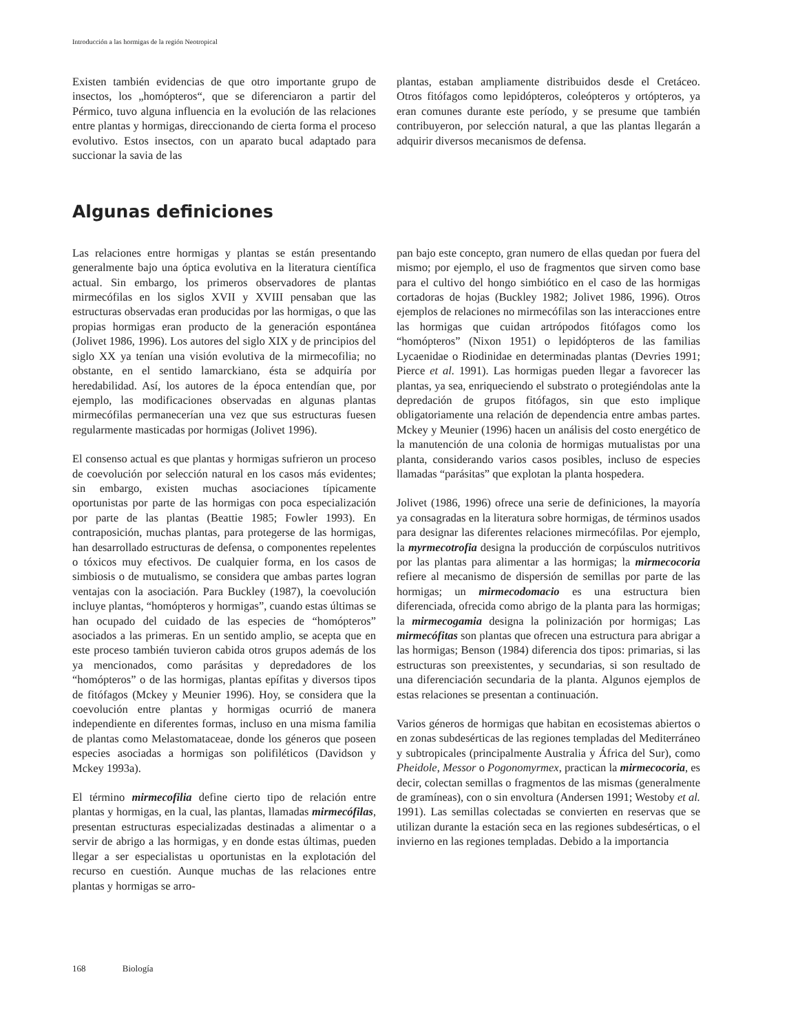Introducción a las hormigas de la región Neotropical
Existen también evidencias de que otro importante grupo de insectos, los „homópteros“, que se diferenciaron a partir del Pérmico, tuvo alguna influencia en la evolución de las relaciones entre plantas y hormigas, direccionando de cierta forma el proceso evolutivo. Estos insectos, con un aparato bucal adaptado para succionar la savia de las
plantas, estaban ampliamente distribuidos desde el Cretáceo. Otros fitófagos como lepidópteros, coleópteros y ortópteros, ya eran comunes durante este período, y se presume que también contribuyeron, por selección natural, a que las plantas llegarán a adquirir diversos mecanismos de defensa.
Algunas definiciones
Las relaciones entre hormigas y plantas se están presentando generalmente bajo una óptica evolutiva en la literatura científica actual. Sin embargo, los primeros observadores de plantas mirmecófilas en los siglos XVII y XVIII pensaban que las estructuras observadas eran producidas por las hormigas, o que las propias hormigas eran producto de la generación espontánea (Jolivet 1986, 1996). Los autores del siglo XIX y de principios del siglo XX ya tenían una visión evolutiva de la mirmecofilia; no obstante, en el sentido lamarckiano, ésta se adquiría por heredabilidad. Así, los autores de la época entendían que, por ejemplo, las modificaciones observadas en algunas plantas mirmecófilas permanecerían una vez que sus estructuras fuesen regularmente masticadas por hormigas (Jolivet 1996).
El consenso actual es que plantas y hormigas sufrieron un proceso de coevolución por selección natural en los casos más evidentes; sin embargo, existen muchas asociaciones típicamente oportunistas por parte de las hormigas con poca especialización por parte de las plantas (Beattie 1985; Fowler 1993). En contraposición, muchas plantas, para protegerse de las hormigas, han desarrollado estructuras de defensa, o componentes repelentes o tóxicos muy efectivos. De cualquier forma, en los casos de simbiosis o de mutualismo, se considera que ambas partes logran ventajas con la asociación. Para Buckley (1987), la coevolución incluye plantas, “homópteros y hormigas”, cuando estas últimas se han ocupado del cuidado de las especies de “homópteros” asociados a las primeras. En un sentido amplio, se acepta que en este proceso también tuvieron cabida otros grupos además de los ya mencionados, como parásitas y depredadores de los “homópteros” o de las hormigas, plantas epífitas y diversos tipos de fitófagos (Mckey y Meunier 1996). Hoy, se considera que la coevolución entre plantas y hormigas ocurrió de manera independiente en diferentes formas, incluso en una misma familia de plantas como Melastomataceae, donde los géneros que poseen especies asociadas a hormigas son polifiléticos (Davidson y Mckey 1993a).
El término mirmecofilia define cierto tipo de relación entre plantas y hormigas, en la cual, las plantas, llamadas mirmecófilas, presentan estructuras especializadas destinadas a alimentar o a servir de abrigo a las hormigas, y en donde estas últimas, pueden llegar a ser especialistas u oportunistas en la explotación del recurso en cuestión. Aunque muchas de las relaciones entre plantas y hormigas se arro-
pan bajo este concepto, gran numero de ellas quedan por fuera del mismo; por ejemplo, el uso de fragmentos que sirven como base para el cultivo del hongo simbiótico en el caso de las hormigas cortadoras de hojas (Buckley 1982; Jolivet 1986, 1996). Otros ejemplos de relaciones no mirmecófilas son las interacciones entre las hormigas que cuidan artrópodos fitófagos como los “homópteros” (Nixon 1951) o lepidópteros de las familias Lycaenidae o Riodinidae en determinadas plantas (Devries 1991; Pierce et al. 1991). Las hormigas pueden llegar a favorecer las plantas, ya sea, enriqueciendo el substrato o protegiéndolas ante la depredación de grupos fitófagos, sin que esto implique obligatoriamente una relación de dependencia entre ambas partes. Mckey y Meunier (1996) hacen un análisis del costo energético de la manutención de una colonia de hormigas mutualistas por una planta, considerando varios casos posibles, incluso de especies llamadas “parásitas” que explotan la planta hospedera.
Jolivet (1986, 1996) ofrece una serie de definiciones, la mayoría ya consagradas en la literatura sobre hormigas, de términos usados para designar las diferentes relaciones mirmecófilas. Por ejemplo, la myrmecotrofia designa la producción de corpúsculos nutritivos por las plantas para alimentar a las hormigas; la mirmecocoria refiere al mecanismo de dispersión de semillas por parte de las hormigas; un mirmecodomacio es una estructura bien diferenciada, ofrecida como abrigo de la planta para las hormigas; la mirmecogamia designa la polinización por hormigas; Las mirmecófitas son plantas que ofrecen una estructura para abrigar a las hormigas; Benson (1984) diferencia dos tipos: primarias, si las estructuras son preexistentes, y secundarias, si son resultado de una diferenciación secundaria de la planta. Algunos ejemplos de estas relaciones se presentan a continuación.
Varios géneros de hormigas que habitan en ecosistemas abiertos o en zonas subdesérticas de las regiones templadas del Mediterráneo y subtropicales (principalmente Australia y África del Sur), como Pheidole, Messor o Pogonomyrmex, practican la mirmecocoria, es decir, colectan semillas o fragmentos de las mismas (generalmente de gramíneas), con o sin envoltura (Andersen 1991; Westoby et al. 1991). Las semillas colectadas se convierten en reservas que se utilizan durante la estación seca en las regiones subdesérticas, o el invierno en las regiones templadas. Debido a la importancia
168 Biología